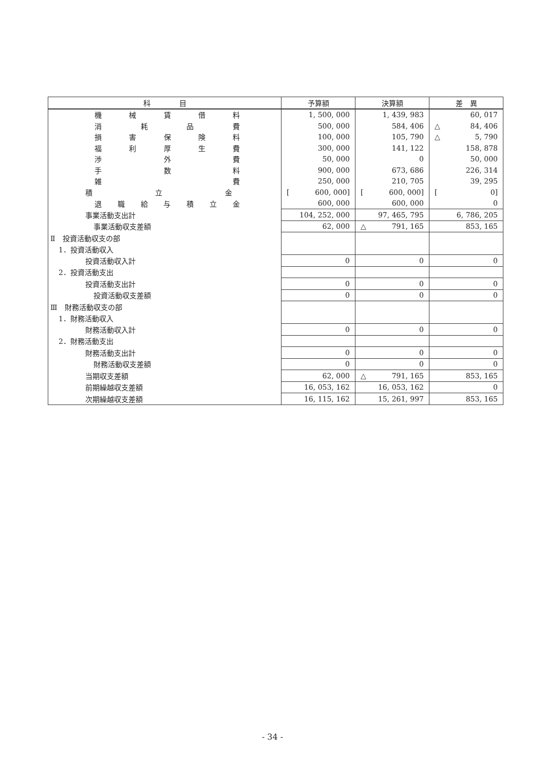| 科 目 | 予算額 | 決算額 | 差 異 |
| --- | --- | --- | --- |
| 機 械 賃 借 料 | 1, 500, 000 | 1, 439, 983 | 60, 017 |
| 消 耗 品 費 | 500, 000 | 584, 406 | △ 84, 406 |
| 損 害 保 険 料 | 100, 000 | 105, 790 | △ 5, 790 |
| 福 利 厚 生 費 | 300, 000 | 141, 122 | 158, 878 |
| 渉 外 費 | 50, 000 | 0 | 50, 000 |
| 手 数 料 | 900, 000 | 673, 686 | 226, 314 |
| 雑 費 | 250, 000 | 210, 705 | 39, 295 |
| 積 立 金 | [ 600, 000] | [ 600, 000] | [ 0] |
| 退 職 給 与 積 立 金 | 600, 000 | 600, 000 | 0 |
| 事業活動支出計 | 104, 252, 000 | 97, 465, 795 | 6, 786, 205 |
| 事業活動収支差額 | 62, 000 | △ 791, 165 | 853, 165 |
| Ⅱ 投資活動収支の部 | | | |
| 1．投資活動収入 | | | |
| 投資活動収入計 | 0 | 0 | 0 |
| 2．投資活動支出 | | | |
| 投資活動支出計 | 0 | 0 | 0 |
| 投資活動収支差額 | 0 | 0 | 0 |
| Ⅲ 財務活動収支の部 | | | |
| 1．財務活動収入 | | | |
| 財務活動収入計 | 0 | 0 | 0 |
| 2．財務活動支出 | | | |
| 財務活動支出計 | 0 | 0 | 0 |
| 財務活動収支差額 | 0 | 0 | 0 |
| 当期収支差額 | 62, 000 | △ 791, 165 | 853, 165 |
| 前期繰越収支差額 | 16, 053, 162 | 16, 053, 162 | 0 |
| 次期繰越収支差額 | 16, 115, 162 | 15, 261, 997 | 853, 165 |
- 34 -